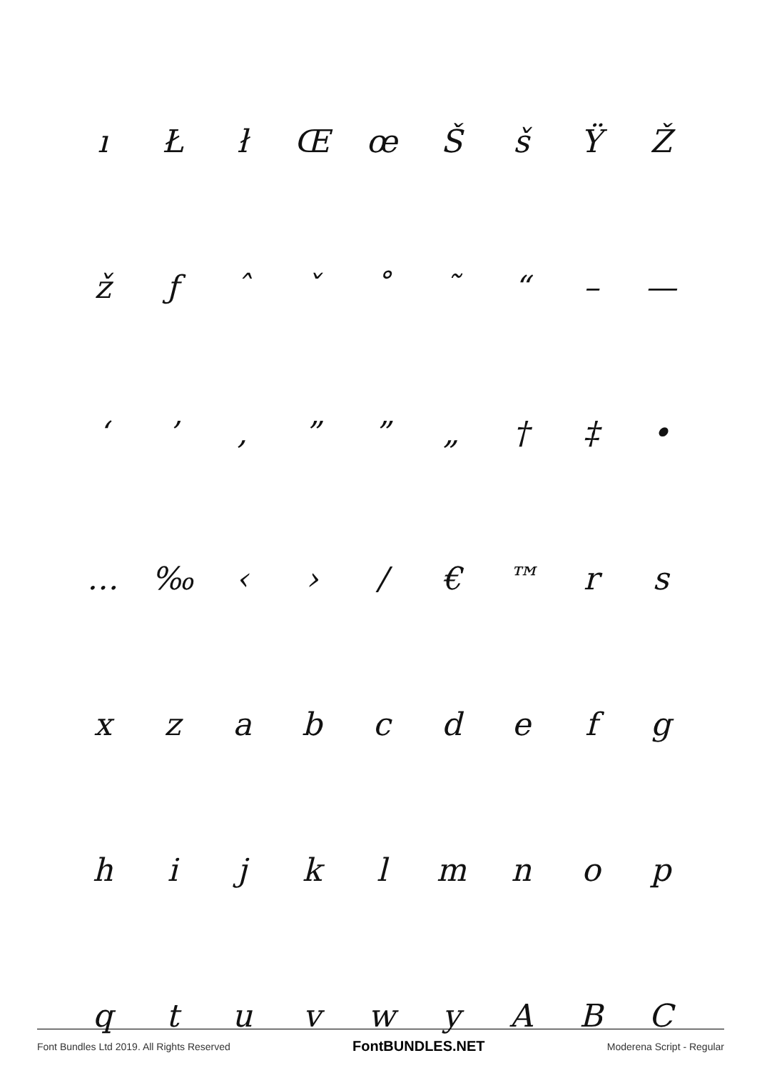| ı | Ł | ł | Œ | œ | Š | š | Ÿ | Ž |
| ž | ƒ | ˆ | ˇ | ˚ | ˜ | “ | – | — |
| ‘ | ’ | ‚ | ” | ” | „ | † | ‡ | • |
| … | ‰ | ‹ | › | / | € | ™ | r | s |
| x | z | a | b | c | d | e | f | g |
| h | i | j | k | l | m | n | o | p |
| q | t | u | v | w | y | A | B | C |
Font Bundles Ltd 2019. All Rights Reserved FontBUNDLES.NET Moderena Script - Regular